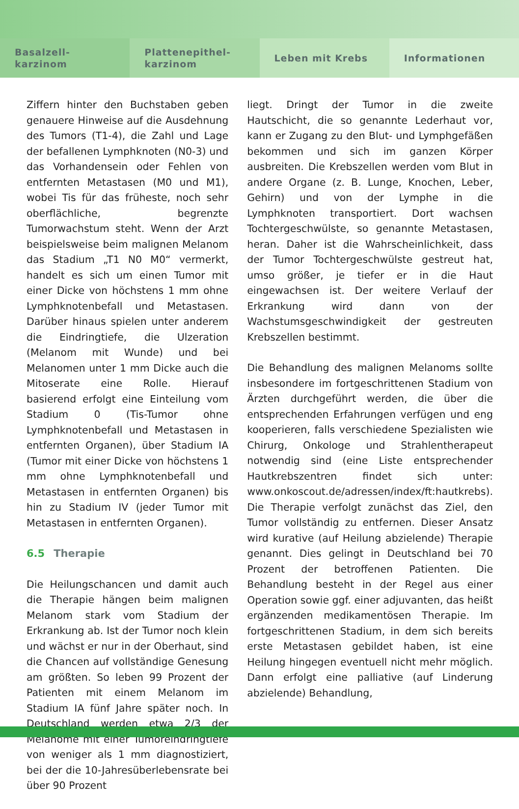Basalzell-
karzinom
Plattenepithel-
karzinom
Leben mit Krebs Informationen
Ziffern hinter den Buchstaben geben genauere Hinweise auf die Ausdehnung des Tumors (T1-4), die Zahl und Lage der befallenen Lymphknoten (N0-3) und das Vorhandensein oder Fehlen von entfernten Metastasen (M0 und M1), wobei Tis für das früheste, noch sehr oberflächliche, begrenzte Tumorwachstum steht. Wenn der Arzt beispielsweise beim malignen Melanom das Stadium „T1 N0 M0“ vermerkt, handelt es sich um einen Tumor mit einer Dicke von höchstens 1 mm ohne Lymphknotenbefall und Metastasen. Darüber hinaus spielen unter anderem die Eindringtiefe, die Ulzeration (Melanom mit Wunde) und bei Melanomen unter 1 mm Dicke auch die Mitoserate eine Rolle. Hierauf basierend erfolgt eine Einteilung vom Stadium 0 (Tis-Tumor ohne Lymphknotenbefall und Metastasen in entfernten Organen), über Stadium IA (Tumor mit einer Dicke von höchstens 1 mm ohne Lymphknotenbefall und Metastasen in entfernten Organen) bis hin zu Stadium IV (jeder Tumor mit Metastasen in entfernten Organen).
6.5 Therapie
Die Heilungschancen und damit auch die Therapie hängen beim malignen Melanom stark vom Stadium der Erkrankung ab. Ist der Tumor noch klein und wächst er nur in der Oberhaut, sind die Chancen auf vollständige Genesung am größten. So leben 99 Prozent der Patienten mit einem Melanom im Stadium IA fünf Jahre später noch. In Deutschland werden etwa 2/3 der Melanome mit einer Tumoreindringtiefe von weniger als 1 mm diagnostiziert, bei der die 10-Jahresüberlebensrate bei über 90 Prozent
liegt. Dringt der Tumor in die zweite Hautschicht, die so genannte Lederhaut vor, kann er Zugang zu den Blut- und Lymphgefäßen bekommen und sich im ganzen Körper ausbreiten. Die Krebszellen werden vom Blut in andere Organe (z. B. Lunge, Knochen, Leber, Gehirn) und von der Lymphe in die Lymphknoten transportiert. Dort wachsen Tochtergeschwülste, so genannte Metastasen, heran. Daher ist die Wahrscheinlichkeit, dass der Tumor Tochtergeschwülste gestreut hat, umso größer, je tiefer er in die Haut eingewachsen ist. Der weitere Verlauf der Erkrankung wird dann von der Wachstumsgeschwindigkeit der gestreuten Krebszellen bestimmt.
Die Behandlung des malignen Melanoms sollte insbesondere im fortgeschrittenen Stadium von Ärzten durchgeführt werden, die über die entsprechenden Erfahrungen verfügen und eng kooperieren, falls verschiedene Spezialisten wie Chirurg, Onkologe und Strahlentherapeut notwendig sind (eine Liste entsprechender Hautkrebszentren findet sich unter: www.onkoscout.de/adressen/index/ft:hautkrebs). Die Therapie verfolgt zunächst das Ziel, den Tumor vollständig zu entfernen. Dieser Ansatz wird kurative (auf Heilung abzielende) Therapie genannt. Dies gelingt in Deutschland bei 70 Prozent der betroffenen Patienten. Die Behandlung besteht in der Regel aus einer Operation sowie ggf. einer adjuvanten, das heißt ergänzenden medikamentösen Therapie. Im fortgeschrittenen Stadium, in dem sich bereits erste Metastasen gebildet haben, ist eine Heilung hingegen eventuell nicht mehr möglich. Dann erfolgt eine palliative (auf Linderung abzielende) Behandlung,